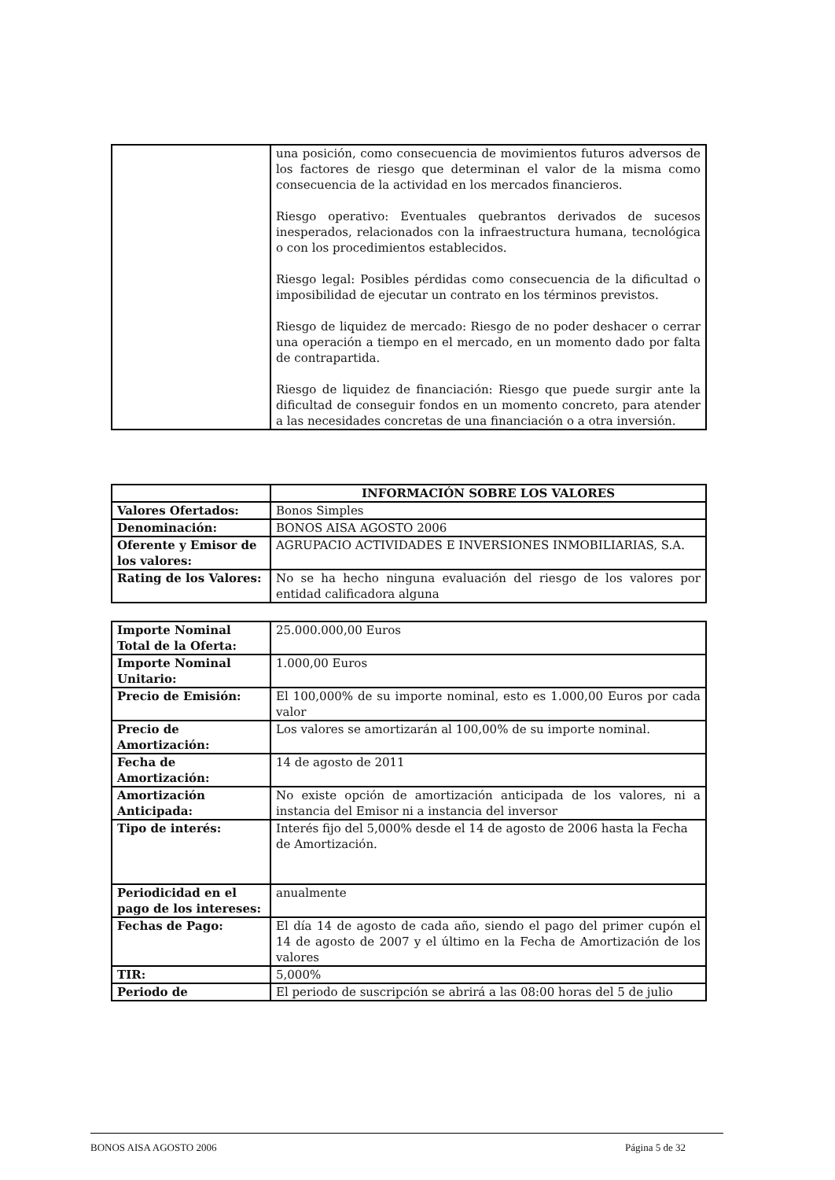| | una posición, como consecuencia de movimientos futuros adversos de los factores de riesgo que determinan el valor de la misma como consecuencia de la actividad en los mercados financieros. Riesgo operativo: Eventuales quebrantos derivados de sucesos inesperados, relacionados con la infraestructura humana, tecnológica o con los procedimientos establecidos. Riesgo legal: Posibles pérdidas como consecuencia de la dificultad o imposibilidad de ejecutar un contrato en los términos previstos. Riesgo de liquidez de mercado: Riesgo de no poder deshacer o cerrar una operación a tiempo en el mercado, en un momento dado por falta de contrapartida. Riesgo de liquidez de financiación: Riesgo que puede surgir ante la dificultad de conseguir fondos en un momento concreto, para atender a las necesidades concretas de una financiación o a otra inversión. |
| | INFORMACIÓN SOBRE LOS VALORES |
| --- | --- |
| Valores Ofertados: | Bonos Simples |
| Denominación: | BONOS AISA AGOSTO 2006 |
| Oferente y Emisor de los valores: | AGRUPACIO ACTIVIDADES E INVERSIONES INMOBILIARIAS, S.A. |
| Rating de los Valores: | No se ha hecho ninguna evaluación del riesgo de los valores por entidad calificadora alguna |
| Importe Nominal Total de la Oferta: | 25.000.000,00 Euros |
| Importe Nominal Unitario: | 1.000,00 Euros |
| Precio de Emisión: | El 100,000% de su importe nominal, esto es 1.000,00 Euros por cada valor |
| Precio de Amortización: | Los valores se amortizarán al 100,00% de su importe nominal. |
| Fecha de Amortización: | 14 de agosto de 2011 |
| Amortización Anticipada: | No existe opción de amortización anticipada de los valores, ni a instancia del Emisor ni a instancia del inversor |
| Tipo de interés: | Interés fijo del 5,000% desde el 14 de agosto de 2006 hasta la Fecha de Amortización. |
| Periodicidad en el pago de los intereses: | anualmente |
| Fechas de Pago: | El día 14 de agosto de cada año, siendo el pago del primer cupón el 14 de agosto de 2007 y el último en la Fecha de Amortización de los valores |
| TIR: | 5,000% |
| Periodo de | El periodo de suscripción se abrirá a las 08:00 horas del 5 de julio |
BONOS AISA AGOSTO 2006 Página 5 de 32